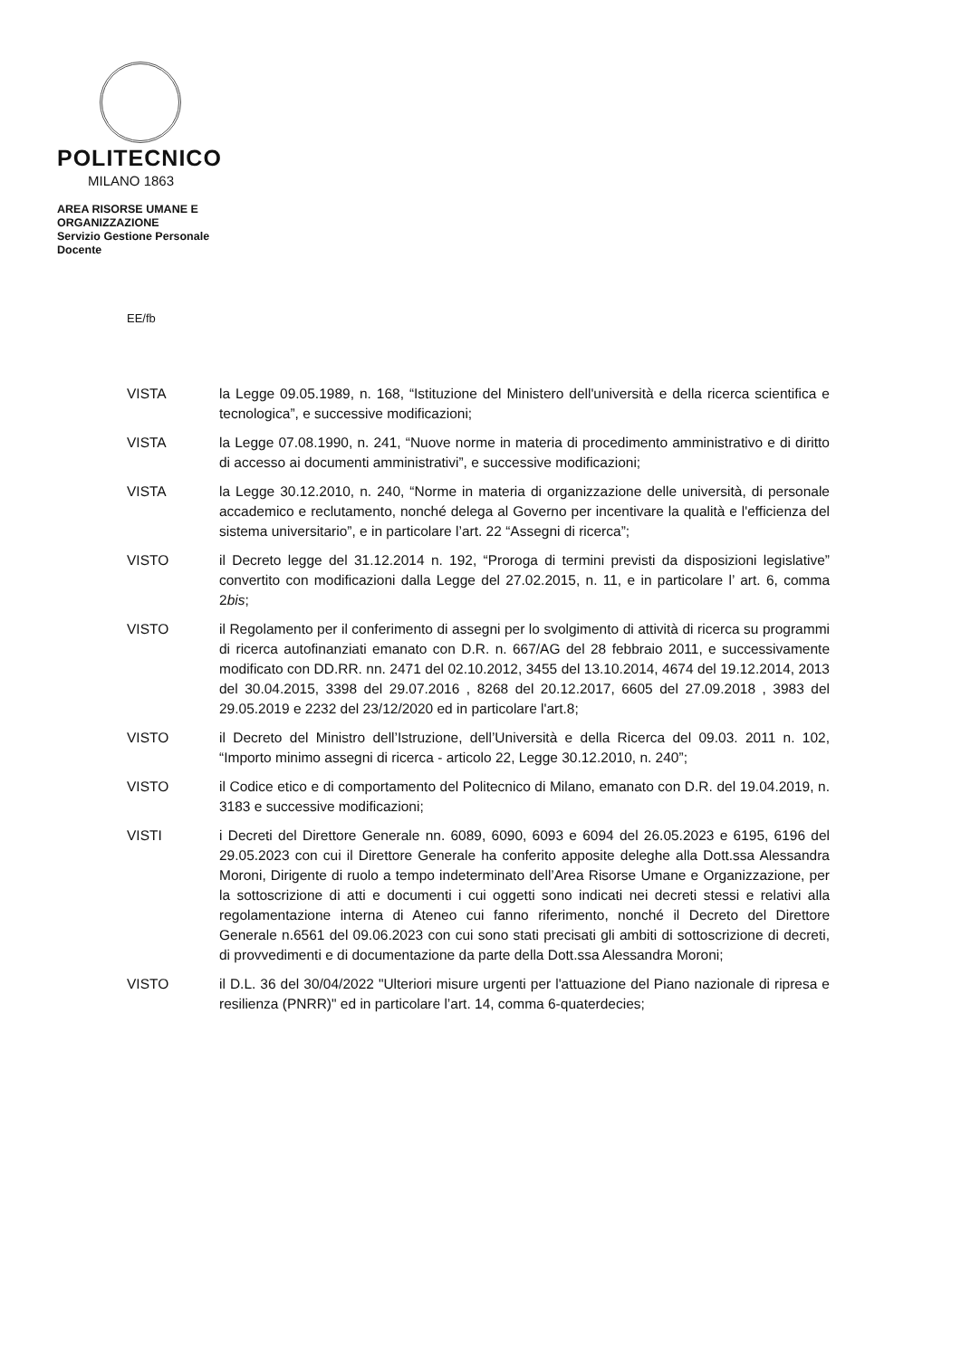POLITECNICO
MILANO 1863
AREA RISORSE UMANE E
ORGANIZZAZIONE
Servizio Gestione Personale
Docente
EE/fb
VISTA la Legge 09.05.1989, n. 168, “Istituzione del Ministero dell'università e della ricerca scientifica e tecnologica”, e successive modificazioni;
VISTA la Legge 07.08.1990, n. 241, “Nuove norme in materia di procedimento amministrativo e di diritto di accesso ai documenti amministrativi”, e successive modificazioni;
VISTA la Legge 30.12.2010, n. 240, “Norme in materia di organizzazione delle università, di personale accademico e reclutamento, nonché delega al Governo per incentivare la qualità e l'efficienza del sistema universitario”, e in particolare l’art. 22 “Assegni di ricerca”;
VISTO il Decreto legge del 31.12.2014 n. 192, “Proroga di termini previsti da disposizioni legislative” convertito con modificazioni dalla Legge del 27.02.2015, n. 11, e in particolare l’ art. 6, comma 2bis;
VISTO il Regolamento per il conferimento di assegni per lo svolgimento di attività di ricerca su programmi di ricerca autofinanziati emanato con D.R. n. 667/AG del 28 febbraio 2011, e successivamente modificato con DD.RR. nn. 2471 del 02.10.2012, 3455 del 13.10.2014, 4674 del 19.12.2014, 2013 del 30.04.2015, 3398 del 29.07.2016 , 8268 del 20.12.2017, 6605 del 27.09.2018 , 3983 del 29.05.2019 e 2232 del 23/12/2020 ed in particolare l'art.8;
VISTO il Decreto del Ministro dell’Istruzione, dell’Università e della Ricerca del 09.03. 2011 n. 102, “Importo minimo assegni di ricerca - articolo 22, Legge 30.12.2010, n. 240”;
VISTO il Codice etico e di comportamento del Politecnico di Milano, emanato con D.R. del 19.04.2019, n. 3183 e successive modificazioni;
VISTI i Decreti del Direttore Generale nn. 6089, 6090, 6093 e 6094 del 26.05.2023 e 6195, 6196 del 29.05.2023 con cui il Direttore Generale ha conferito apposite deleghe alla Dott.ssa Alessandra Moroni, Dirigente di ruolo a tempo indeterminato dell’Area Risorse Umane e Organizzazione, per la sottoscrizione di atti e documenti i cui oggetti sono indicati nei decreti stessi e relativi alla regolamentazione interna di Ateneo cui fanno riferimento, nonché il Decreto del Direttore Generale n.6561 del 09.06.2023 con cui sono stati precisati gli ambiti di sottoscrizione di decreti, di provvedimenti e di documentazione da parte della Dott.ssa Alessandra Moroni;
VISTO il D.L. 36 del 30/04/2022 "Ulteriori misure urgenti per l'attuazione del Piano nazionale di ripresa e resilienza (PNRR)" ed in particolare l’art. 14, comma 6-quaterdecies;